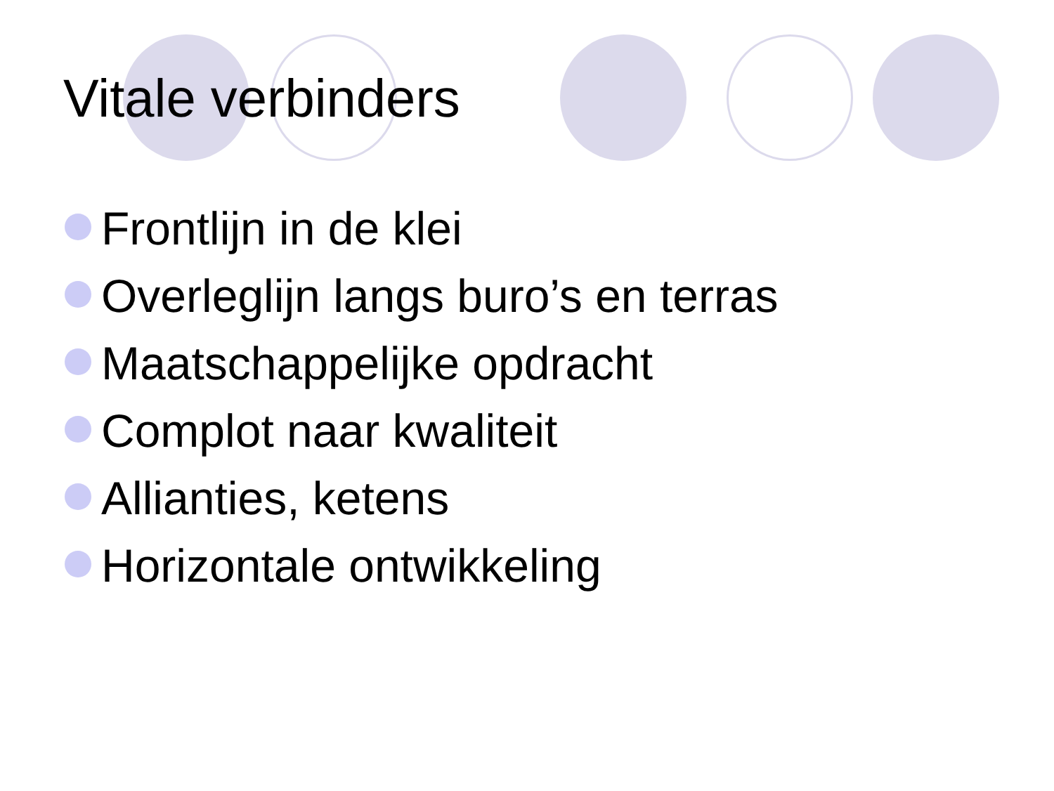Vitale verbinders
Frontlijn in de klei
Overleglijn langs buro’s en terras
Maatschappelijke opdracht
Complot naar kwaliteit
Allianties, ketens
Horizontale ontwikkeling